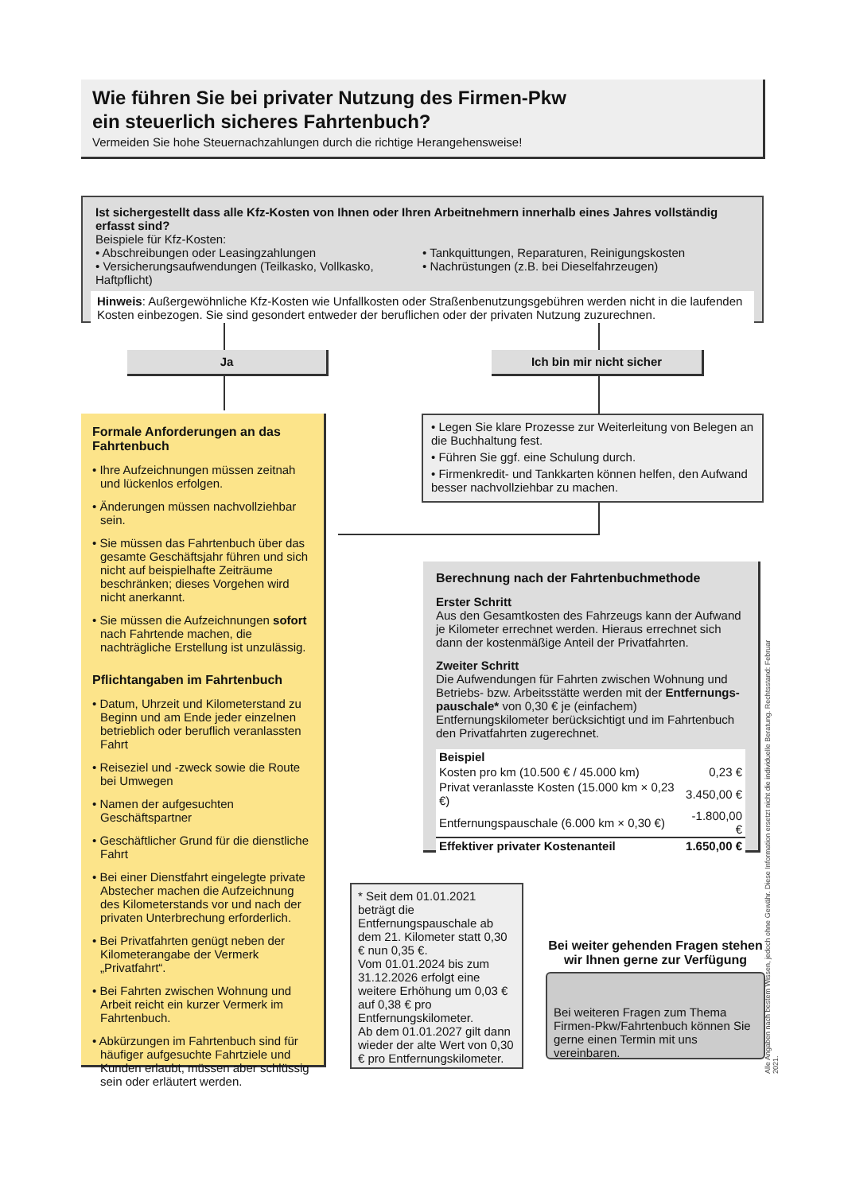Wie führen Sie bei privater Nutzung des Firmen-Pkw
ein steuerlich sicheres Fahrtenbuch?
Vermeiden Sie hohe Steuernachzahlungen durch die richtige Herangehensweise!
Ist sichergestellt dass alle Kfz-Kosten von Ihnen oder Ihren Arbeitnehmern innerhalb eines Jahres vollständig erfasst sind?
Beispiele für Kfz-Kosten:
• Abschreibungen oder Leasingzahlungen
• Versicherungsaufwendungen (Teilkasko, Vollkasko, Haftpflicht)
• Tankquittungen, Reparaturen, Reinigungskosten
• Nachrüstungen (z.B. bei Dieselfahrzeugen)
Hinweis: Außergewöhnliche Kfz-Kosten wie Unfallkosten oder Straßenbenutzungsgebühren werden nicht in die laufenden Kosten einbezogen. Sie sind gesondert entweder der beruflichen oder der privaten Nutzung zuzurechnen.
Ja Ich bin mir nicht sicher
Formale Anforderungen an das Fahrtenbuch
• Ihre Aufzeichnungen müssen zeitnah und lückenlos erfolgen.
• Änderungen müssen nachvollziehbar sein.
• Sie müssen das Fahrtenbuch über das gesamte Geschäftsjahr führen und sich nicht auf beispielhafte Zeiträume beschränken; dieses Vorgehen wird nicht anerkannt.
• Sie müssen die Aufzeichnungen sofort nach Fahrtende machen, die nachträgliche Erstellung ist unzulässig.
Pflichtangaben im Fahrtenbuch
• Datum, Uhrzeit und Kilometerstand zu Beginn und am Ende jeder einzelnen betrieblich oder beruflich veranlassten Fahrt
• Reiseziel und -zweck sowie die Route bei Umwegen
• Namen der aufgesuchten Geschäftspartner
• Geschäftlicher Grund für die dienstliche Fahrt
• Bei einer Dienstfahrt eingelegte private Abstecher machen die Aufzeichnung des Kilometerstands vor und nach der privaten Unterbrechung erforderlich.
• Bei Privatfahrten genügt neben der Kilometerangabe der Vermerk „Privatfahrt“.
• Bei Fahrten zwischen Wohnung und Arbeit reicht ein kurzer Vermerk im Fahrtenbuch.
• Abkürzungen im Fahrtenbuch sind für häufiger aufgesuchte Fahrtziele und Kunden erlaubt, müssen aber schlüssig sein oder erläutert werden.
• Legen Sie klare Prozesse zur Weiterleitung von Belegen an die Buchhaltung fest.
• Führen Sie ggf. eine Schulung durch.
• Firmenkredit- und Tankkarten können helfen, den Aufwand besser nachvollziehbar zu machen.
Berechnung nach der Fahrtenbuchmethode
Erster Schritt
Aus den Gesamtkosten des Fahrzeugs kann der Aufwand je Kilometer errechnet werden. Hieraus errechnet sich dann der kostenmäßige Anteil der Privatfahrten.
Zweiter Schritt
Die Aufwendungen für Fahrten zwischen Wohnung und Betriebs- bzw. Arbeitsstätte werden mit der Entfernungs­pauschale* von 0,30 € je (einfachem) Entfernungskilometer berücksichtigt und im Fahrtenbuch den Privatfahrten zugerechnet.
| Beispiel | |
| Kosten pro km (10.500 € / 45.000 km) | 0,23 € |
| Privat veranlasste Kosten (15.000 km × 0,23 €) | 3.450,00 € |
| Entfernungspauschale (6.000 km × 0,30 €) | -1.800,00 € |
| Effektiver privater Kostenanteil | 1.650,00 € |
* Seit dem 01.01.2021 beträgt die Entfernungspauschale ab dem 21. Kilometer statt 0,30 € nun 0,35 €.
Vom 01.01.2024 bis zum 31.12.2026 erfolgt eine weitere Erhöhung um 0,03 € auf 0,38 € pro Entfernungskilometer.
Ab dem 01.01.2027 gilt dann wieder der alte Wert von 0,30 € pro Entfernungs­kilometer.
Bei weiter gehenden Fragen stehen wir Ihnen gerne zur Verfügung
Bei weiteren Fragen zum Thema Firmen-Pkw/Fahrtenbuch können Sie gerne einen Termin mit uns vereinbaren.
Alle Angaben nach bestem Wissen, jedoch ohne Gewähr. Diese Information ersetzt nicht die individuelle Beratung. Rechtsstand: Februar 2021.